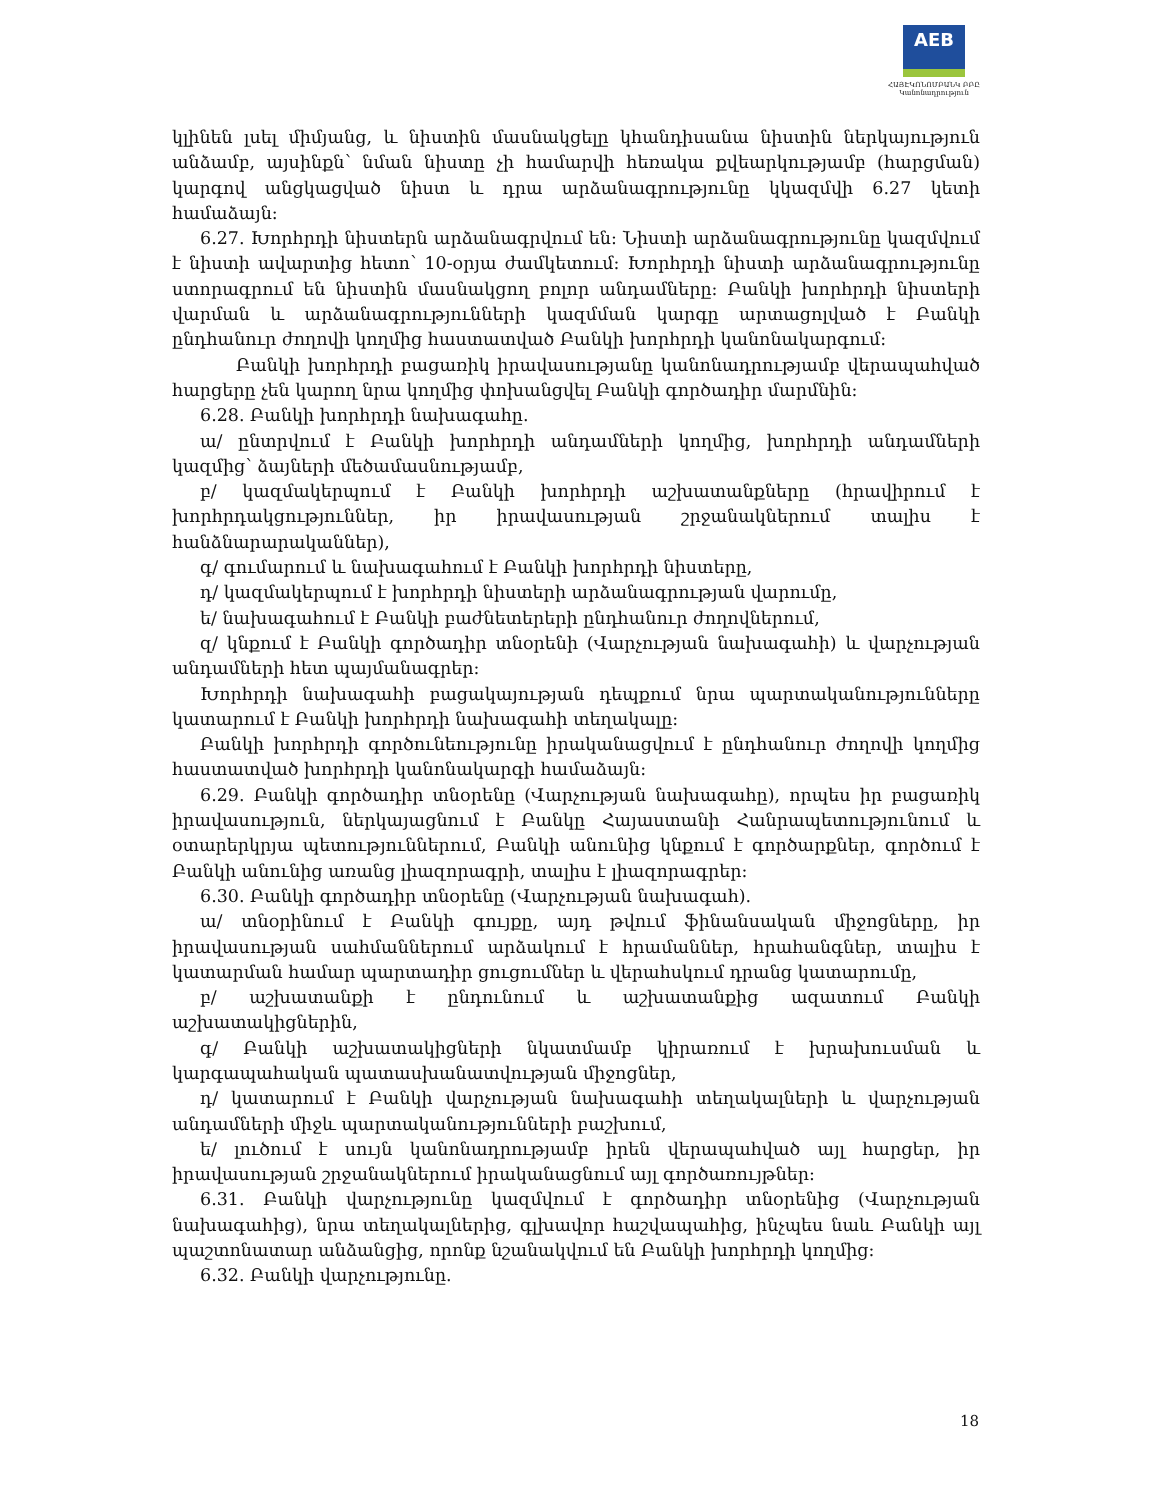AEB
ՀԱՅԷԿՈՆՈՄԲԱՆԿ ԲԲԸ
Կանոնադրություն
կլինեն լսել միմյանց, և նիստին մասնակցելը կհանդիսանա նիստին ներկայություն անձամբ, այսինքն՝ նման նիստը չի համարվի հեռակա քվեարկությամբ (հարցման) կարգով անցկացված նիստ և դրա արձանագրությունը կկազմվի 6.27 կետի համաձայն:
6.27. Խորհրդի նիստերն արձանագրվում են: Նիստի արձանագրությունը կազմվում է նիստի ավարտից հետո՝ 10-օրյա ժամկետում: Խորհրդի նիստի արձանագրությունը ստորագրում են նիստին մասնակցող բոլոր անդամները: Բանկի խորհրդի նիստերի վարման և արձանագրությունների կազմման կարգը արտացոլված է Բանկի ընդհանուր ժողովի կողմից հաստատված Բանկի խորհրդի կանոնակարգում:
Բանկի խորհրդի բացառիկ իրավասությանը կանոնադրությամբ վերապահված հարցերը չեն կարող նրա կողմից փոխանցվել Բանկի գործադիր մարմնին:
6.28. Բանկի խորհրդի նախագահը.
ա/ ընտրվում է Բանկի խորհրդի անդամների կողմից, խորհրդի անդամների կազմից՝ ձայների մեծամասնությամբ,
բ/ կազմակերպում է Բանկի խորհրդի աշխատանքները (հրավիրում է խորհրդակցություններ, իր իրավասության շրջանակներում տալիս է հանձնարարականներ),
գ/ գումարում և նախագահում է Բանկի խորհրդի նիստերը,
դ/ կազմակերպում է խորհրդի նիստերի արձանագրության վարումը,
ե/ նախագահում է Բանկի բաժնետերերի ընդհանուր ժողովներում,
զ/ կնքում է Բանկի գործադիր տնօրենի (Վարչության նախագահի) և վարչության անդամների հետ պայմանագրեր:
Խորհրդի նախագահի բացակայության դեպքում նրա պարտականությունները կատարում է Բանկի խորհրդի նախագահի տեղակալը:
Բանկի խորհրդի գործունեությունը իրականացվում է ընդհանուր ժողովի կողմից հաստատված խորհրդի կանոնակարգի համաձայն:
6.29. Բանկի գործադիր տնօրենը (Վարչության նախագահը), որպես իր բացառիկ իրավասություն, ներկայացնում է Բանկը Հայաստանի Հանրապետությունում և օտարերկրյա պետություններում, Բանկի անունից կնքում է գործարքներ, գործում է Բանկի անունից առանց լիազորագրի, տալիս է լիազորագրեր:
6.30. Բանկի գործադիր տնօրենը (Վարչության նախագահ).
ա/ տնօրինում է Բանկի գույքը, այդ թվում ֆինանսական միջոցները, իր իրավասության սահմաններում արձակում է հրամաններ, հրահանգներ, տալիս է կատարման համար պարտադիր ցուցումներ և վերահսկում դրանց կատարումը,
բ/ աշխատանքի է ընդունում և աշխատանքից ազատում Բանկի աշխատակիցներին,
գ/ Բանկի աշխատակիցների նկատմամբ կիրառում է խրախուսման և կարգապահական պատասխանատվության միջոցներ,
դ/ կատարում է Բանկի վարչության նախագահի տեղակալների և վարչության անդամների միջև պարտականությունների բաշխում,
ե/ լուծում է սույն կանոնադրությամբ իրեն վերապահված այլ հարցեր, իր իրավասության շրջանակներում իրականացնում այլ գործառույթներ:
6.31. Բանկի վարչությունը կազմվում է գործադիր տնօրենից (Վարչության նախագահից), նրա տեղակալներից, գլխավոր հաշվապահից, ինչպես նաև Բանկի այլ պաշտոնատար անձանցից, որոնք նշանակվում են Բանկի խորհրդի կողմից:
6.32. Բանկի վարչությունը.
18